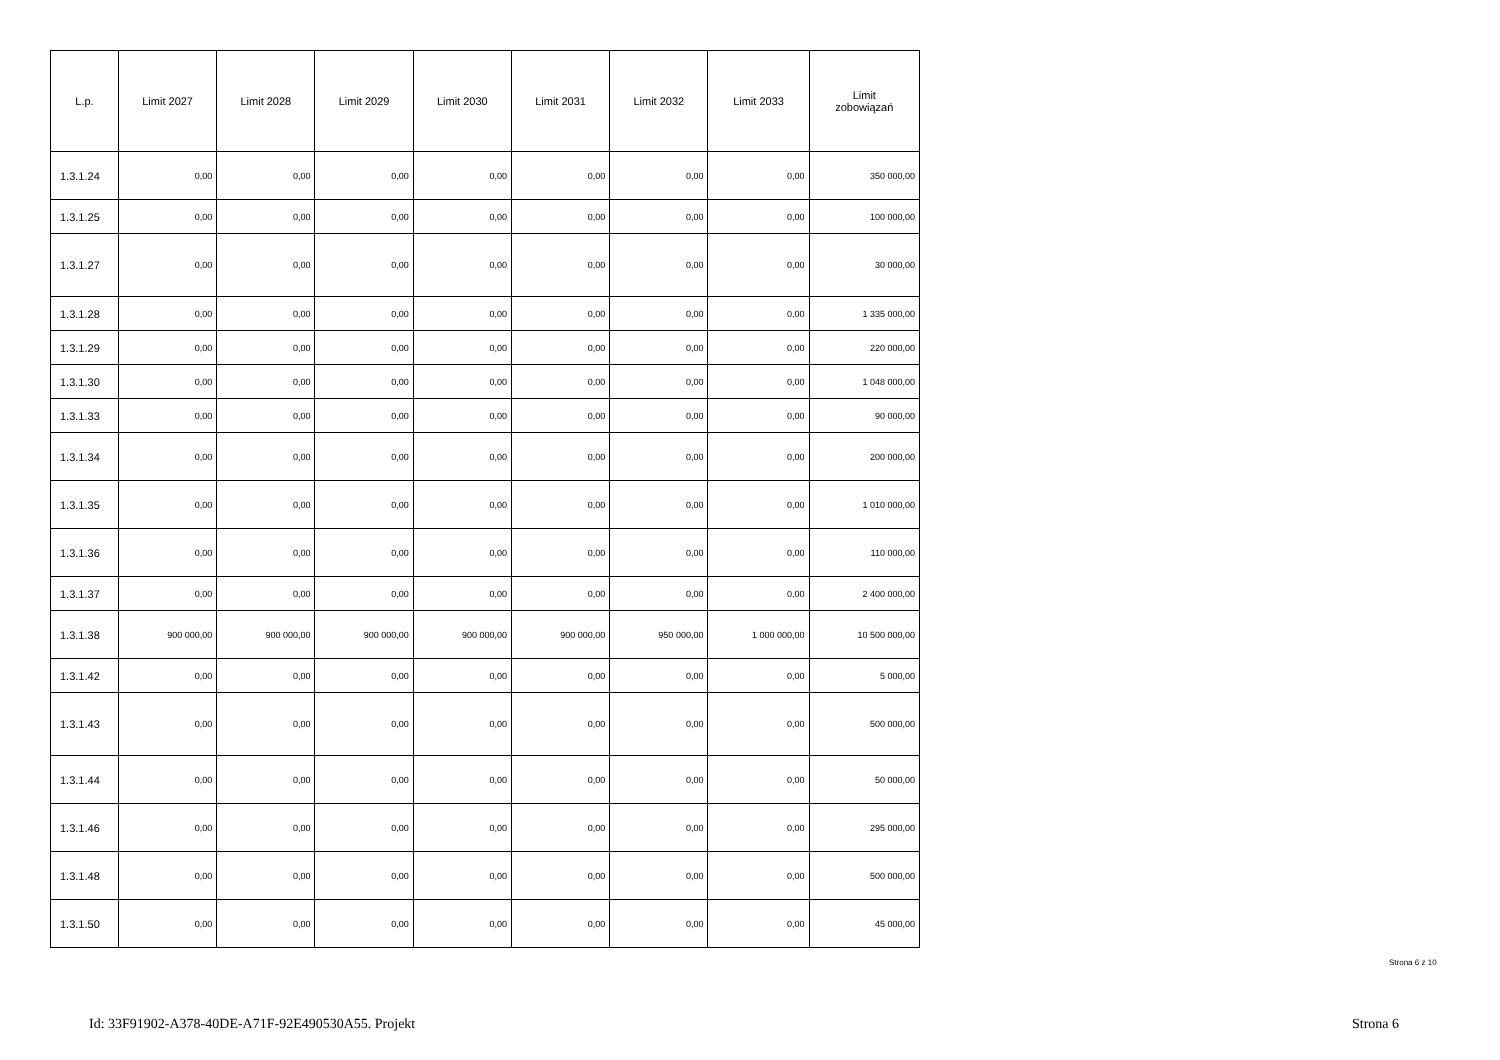| L.p. | Limit 2027 | Limit 2028 | Limit 2029 | Limit 2030 | Limit 2031 | Limit 2032 | Limit 2033 | Limit zobowiązań |
| --- | --- | --- | --- | --- | --- | --- | --- | --- |
| 1.3.1.24 | 0,00 | 0,00 | 0,00 | 0,00 | 0,00 | 0,00 | 0,00 | 350 000,00 |
| 1.3.1.25 | 0,00 | 0,00 | 0,00 | 0,00 | 0,00 | 0,00 | 0,00 | 100 000,00 |
| 1.3.1.27 | 0,00 | 0,00 | 0,00 | 0,00 | 0,00 | 0,00 | 0,00 | 30 000,00 |
| 1.3.1.28 | 0,00 | 0,00 | 0,00 | 0,00 | 0,00 | 0,00 | 0,00 | 1 335 000,00 |
| 1.3.1.29 | 0,00 | 0,00 | 0,00 | 0,00 | 0,00 | 0,00 | 0,00 | 220 000,00 |
| 1.3.1.30 | 0,00 | 0,00 | 0,00 | 0,00 | 0,00 | 0,00 | 0,00 | 1 048 000,00 |
| 1.3.1.33 | 0,00 | 0,00 | 0,00 | 0,00 | 0,00 | 0,00 | 0,00 | 90 000,00 |
| 1.3.1.34 | 0,00 | 0,00 | 0,00 | 0,00 | 0,00 | 0,00 | 0,00 | 200 000,00 |
| 1.3.1.35 | 0,00 | 0,00 | 0,00 | 0,00 | 0,00 | 0,00 | 0,00 | 1 010 000,00 |
| 1.3.1.36 | 0,00 | 0,00 | 0,00 | 0,00 | 0,00 | 0,00 | 0,00 | 110 000,00 |
| 1.3.1.37 | 0,00 | 0,00 | 0,00 | 0,00 | 0,00 | 0,00 | 0,00 | 2 400 000,00 |
| 1.3.1.38 | 900 000,00 | 900 000,00 | 900 000,00 | 900 000,00 | 900 000,00 | 950 000,00 | 1 000 000,00 | 10 500 000,00 |
| 1.3.1.42 | 0,00 | 0,00 | 0,00 | 0,00 | 0,00 | 0,00 | 0,00 | 5 000,00 |
| 1.3.1.43 | 0,00 | 0,00 | 0,00 | 0,00 | 0,00 | 0,00 | 0,00 | 500 000,00 |
| 1.3.1.44 | 0,00 | 0,00 | 0,00 | 0,00 | 0,00 | 0,00 | 0,00 | 50 000,00 |
| 1.3.1.46 | 0,00 | 0,00 | 0,00 | 0,00 | 0,00 | 0,00 | 0,00 | 295 000,00 |
| 1.3.1.48 | 0,00 | 0,00 | 0,00 | 0,00 | 0,00 | 0,00 | 0,00 | 500 000,00 |
| 1.3.1.50 | 0,00 | 0,00 | 0,00 | 0,00 | 0,00 | 0,00 | 0,00 | 45 000,00 |
Strona 6 z 10
Id: 33F91902-A378-40DE-A71F-92E490530A55. Projekt
Strona 6